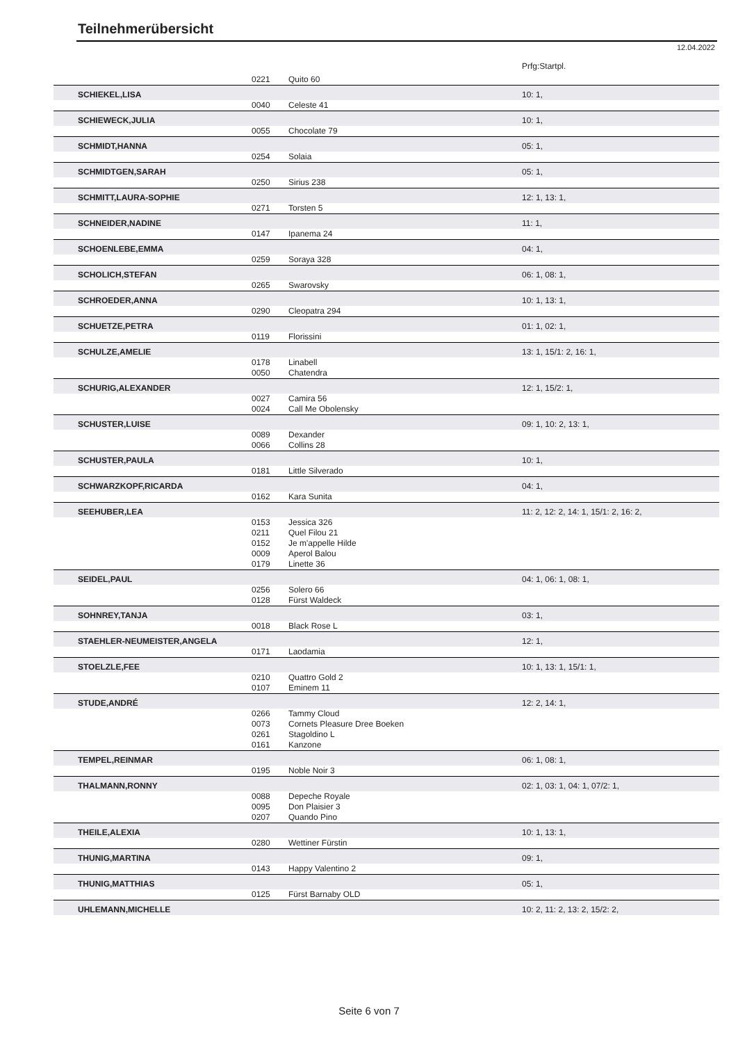Teilnehmerübersicht
12.04.2022
| | | | Prfg:Startpl. |
| | 0221 | Quito 60 | |
| SCHIEKEL,LISA | | | 10: 1, |
| | 0040 | Celeste 41 | |
| SCHIEWECK,JULIA | | | 10: 1, |
| | 0055 | Chocolate 79 | |
| SCHMIDT,HANNA | | | 05: 1, |
| | 0254 | Solaia | |
| SCHMIDTGEN,SARAH | | | 05: 1, |
| | 0250 | Sirius 238 | |
| SCHMITT,LAURA-SOPHIE | | | 12: 1, 13: 1, |
| | 0271 | Torsten 5 | |
| SCHNEIDER,NADINE | | | 11: 1, |
| | 0147 | Ipanema 24 | |
| SCHOENLEBE,EMMA | | | 04: 1, |
| | 0259 | Soraya 328 | |
| SCHOLICH,STEFAN | | | 06: 1, 08: 1, |
| | 0265 | Swarovsky | |
| SCHROEDER,ANNA | | | 10: 1, 13: 1, |
| | 0290 | Cleopatra 294 | |
| SCHUETZE,PETRA | | | 01: 1, 02: 1, |
| | 0119 | Florissini | |
| SCHULZE,AMELIE | | | 13: 1, 15/1: 2, 16: 1, |
| | 0178 | Linabell | |
| | 0050 | Chatendra | |
| SCHURIG,ALEXANDER | | | 12: 1, 15/2: 1, |
| | 0027 | Camira 56 | |
| | 0024 | Call Me Obolensky | |
| SCHUSTER,LUISE | | | 09: 1, 10: 2, 13: 1, |
| | 0089 | Dexander | |
| | 0066 | Collins 28 | |
| SCHUSTER,PAULA | | | 10: 1, |
| | 0181 | Little Silverado | |
| SCHWARZKOPF,RICARDA | | | 04: 1, |
| | 0162 | Kara Sunita | |
| SEEHUBER,LEA | | | 11: 2, 12: 2, 14: 1, 15/1: 2, 16: 2, |
| | 0153 | Jessica 326 | |
| | 0211 | Quel Filou 21 | |
| | 0152 | Je m'appelle Hilde | |
| | 0009 | Aperol Balou | |
| | 0179 | Linette 36 | |
| SEIDEL,PAUL | | | 04: 1, 06: 1, 08: 1, |
| | 0256 | Solero 66 | |
| | 0128 | Fürst Waldeck | |
| SOHNREY,TANJA | | | 03: 1, |
| | 0018 | Black Rose L | |
| STAEHLER-NEUMEISTER,ANGELA | | | 12: 1, |
| | 0171 | Laodamia | |
| STOELZLE,FEE | | | 10: 1, 13: 1, 15/1: 1, |
| | 0210 | Quattro Gold 2 | |
| | 0107 | Eminem 11 | |
| STUDE,ANDRÉ | | | 12: 2, 14: 1, |
| | 0266 | Tammy Cloud | |
| | 0073 | Cornets Pleasure Dree Boeken | |
| | 0261 | Stagoldino L | |
| | 0161 | Kanzone | |
| TEMPEL,REINMAR | | | 06: 1, 08: 1, |
| | 0195 | Noble Noir 3 | |
| THALMANN,RONNY | | | 02: 1, 03: 1, 04: 1, 07/2: 1, |
| | 0088 | Depeche Royale | |
| | 0095 | Don Plaisier 3 | |
| | 0207 | Quando Pino | |
| THEILE,ALEXIA | | | 10: 1, 13: 1, |
| | 0280 | Wettiner Fürstin | |
| THUNIG,MARTINA | | | 09: 1, |
| | 0143 | Happy Valentino 2 | |
| THUNIG,MATTHIAS | | | 05: 1, |
| | 0125 | Fürst Barnaby OLD | |
| UHLEMANN,MICHELLE | | | 10: 2, 11: 2, 13: 2, 15/2: 2, |
Seite 6 von 7